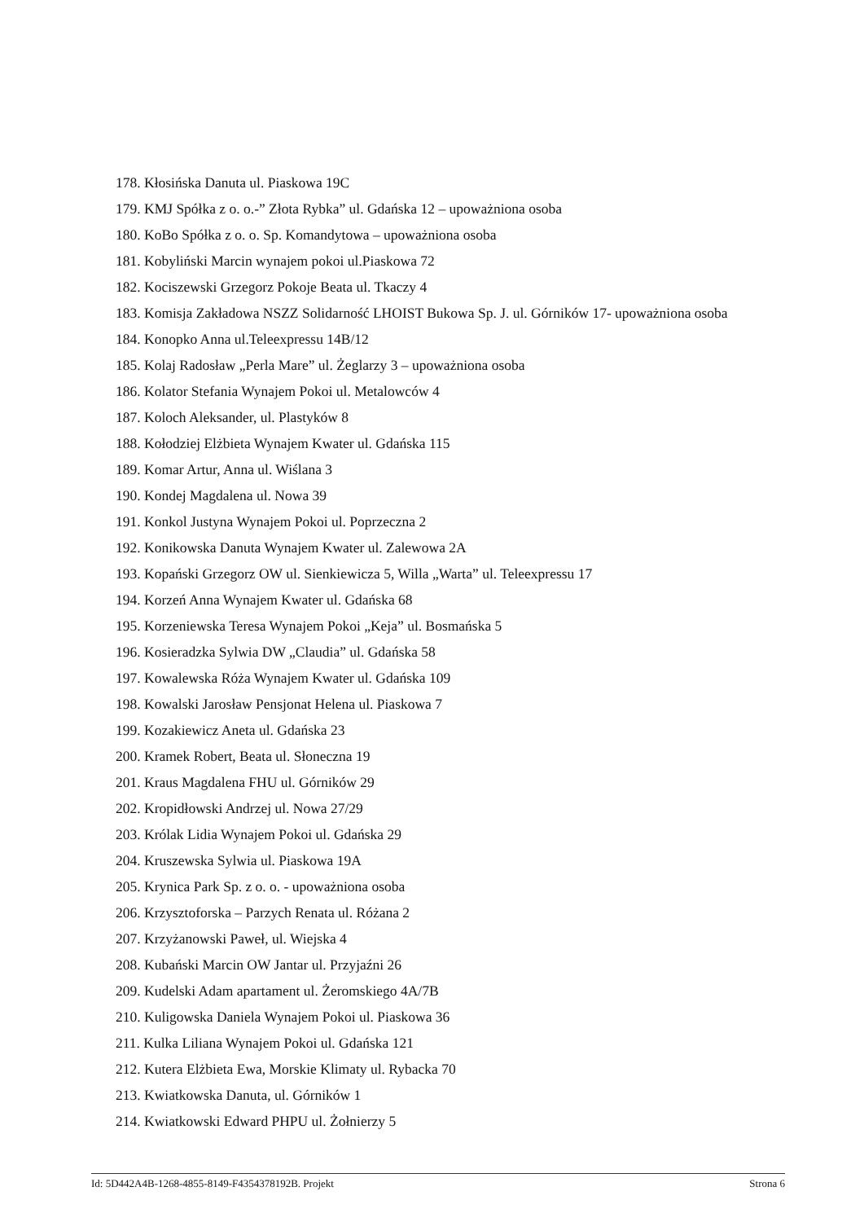178. Kłosińska Danuta ul. Piaskowa 19C
179. KMJ Spółka z o. o.-” Złota Rybka” ul. Gdańska 12 – upoważniona osoba
180. KoBo Spółka z o. o. Sp. Komandytowa – upoważniona osoba
181. Kobyliński Marcin wynajem pokoi ul.Piaskowa 72
182. Kociszewski Grzegorz Pokoje Beata ul. Tkaczy 4
183. Komisja Zakładowa NSZZ Solidarność LHOIST Bukowa Sp. J. ul. Górników 17- upoważniona osoba
184. Konopko Anna ul.Teleexpressu 14B/12
185. Kolaj Radosław „Perla Mare” ul. Żeglarzy 3 – upoważniona osoba
186. Kolator Stefania Wynajem Pokoi ul. Metalowców 4
187. Koloch Aleksander, ul. Plastyków 8
188. Kołodziej Elżbieta Wynajem Kwater ul. Gdańska 115
189. Komar Artur, Anna ul. Wiślana 3
190. Kondej Magdalena ul. Nowa 39
191. Konkol Justyna Wynajem Pokoi ul. Poprzeczna 2
192. Konikowska Danuta Wynajem Kwater ul. Zalewowa 2A
193. Kopański Grzegorz OW ul. Sienkiewicza 5, Willa „Warta” ul. Teleexpressu 17
194. Korzeń Anna Wynajem Kwater ul. Gdańska 68
195. Korzeniewska Teresa Wynajem Pokoi „Keja” ul. Bosmańska 5
196. Kosieradzka Sylwia DW „Claudia” ul. Gdańska 58
197. Kowalewska Róża Wynajem Kwater ul. Gdańska 109
198. Kowalski Jarosław Pensjonat Helena ul. Piaskowa 7
199. Kozakiewicz Aneta ul. Gdańska 23
200. Kramek Robert, Beata ul. Słoneczna 19
201. Kraus Magdalena FHU ul. Górników 29
202. Kropidłowski Andrzej ul. Nowa 27/29
203. Królak Lidia Wynajem Pokoi ul. Gdańska 29
204. Kruszewska Sylwia ul. Piaskowa 19A
205. Krynica Park Sp. z o. o. - upoważniona osoba
206. Krzysztoforska – Parzych Renata ul. Różana 2
207. Krzyżanowski Paweł, ul. Wiejska 4
208. Kubański Marcin OW Jantar ul. Przyjaźni 26
209. Kudelski Adam apartament ul. Żeromskiego 4A/7B
210. Kuligowska Daniela Wynajem Pokoi ul. Piaskowa 36
211. Kulka Liliana Wynajem Pokoi ul. Gdańska 121
212. Kutera Elżbieta Ewa, Morskie Klimaty ul. Rybacka 70
213. Kwiatkowska Danuta, ul. Górników 1
214. Kwiatkowski Edward PHPU ul. Żołnierzy 5
Id: 5D442A4B-1268-4855-8149-F4354378192B. Projekt Strona 6